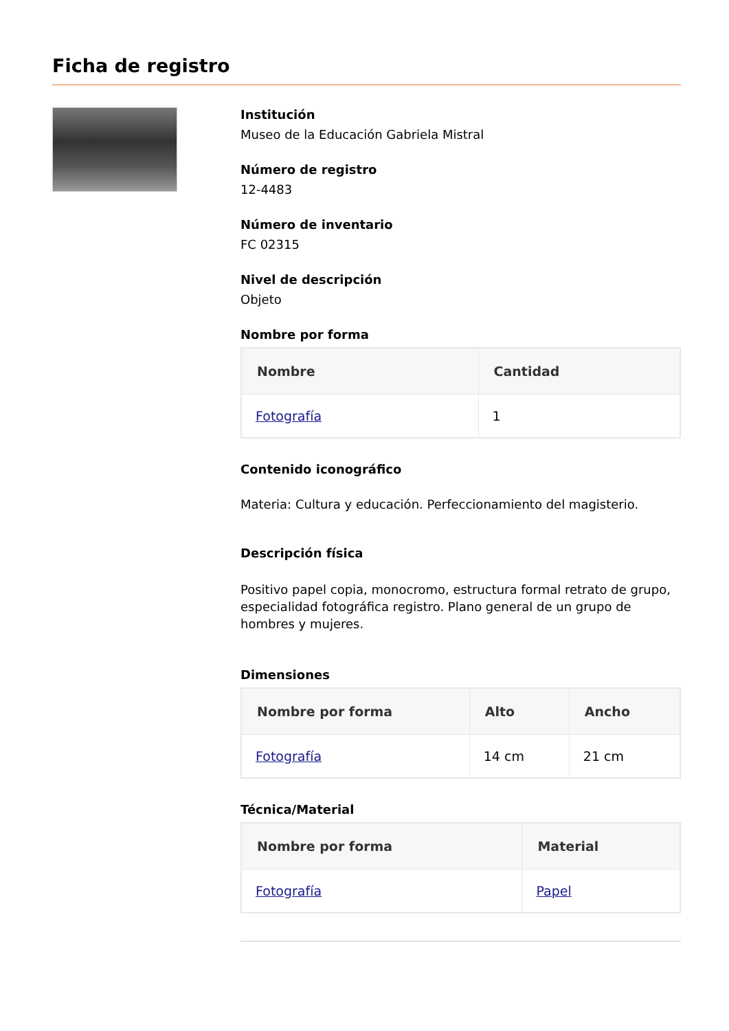Ficha de registro
Institución
Museo de la Educación Gabriela Mistral
Número de registro
12-4483
Número de inventario
FC 02315
Nivel de descripción
Objeto
Nombre por forma
| Nombre | Cantidad |
| --- | --- |
| Fotografía | 1 |
Contenido iconográfico
Materia: Cultura y educación. Perfeccionamiento del magisterio.
Descripción física
Positivo papel copia, monocromo, estructura formal retrato de grupo, especialidad fotográfica registro. Plano general de un grupo de hombres y mujeres.
Dimensiones
| Nombre por forma | Alto | Ancho |
| --- | --- | --- |
| Fotografía | 14 cm | 21 cm |
Técnica/Material
| Nombre por forma | Material |
| --- | --- |
| Fotografía | Papel |